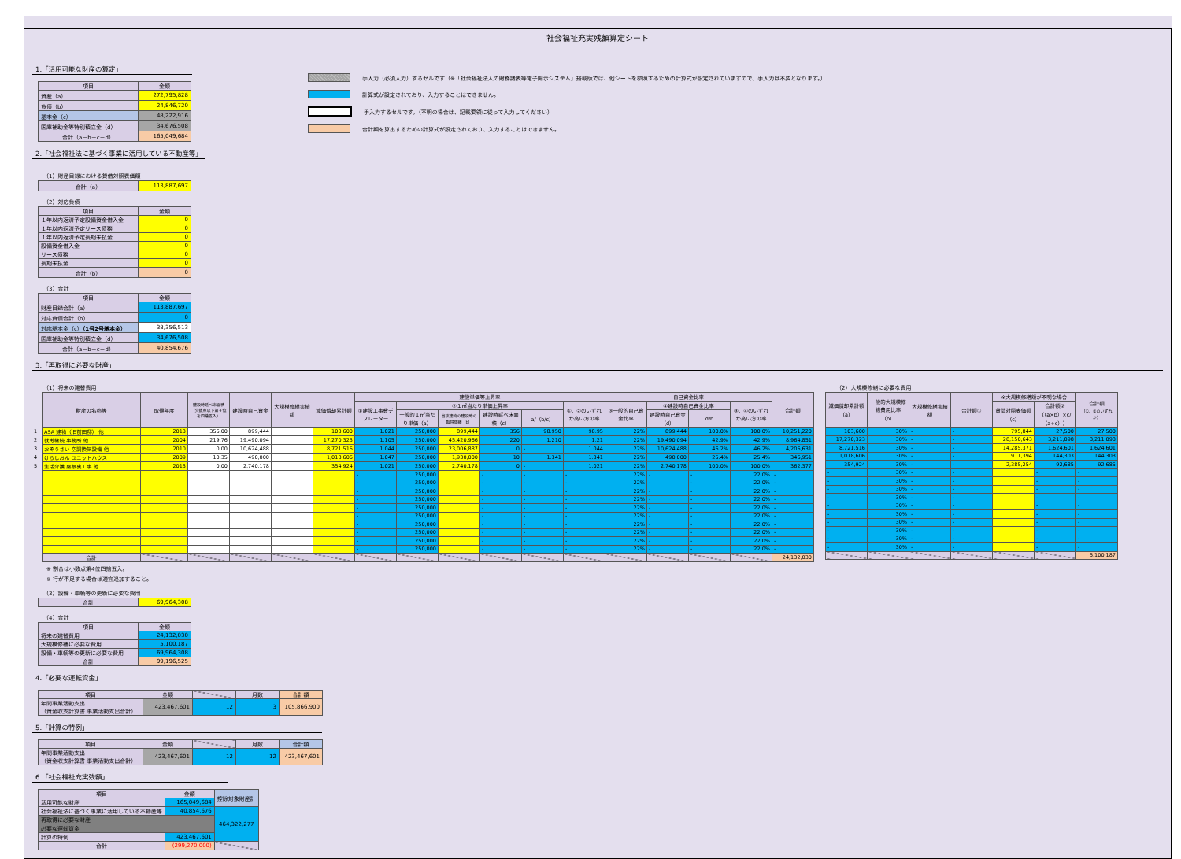社会福祉充実残額算定シート
1.「活用可能な財産の算定」
| 項目 | 金額 |
| --- | --- |
| 資産（a） | 272,795,828 |
| 負債（b） | 24,846,720 |
| 基本金（c） | 48,222,916 |
| 国庫補助金等特別積立金（d） | 34,676,508 |
| 合計（a－b－c－d） | 165,049,684 |
2.「社会福祉法に基づく事業に活用している不動産等」
（1）財産目録における貸借対照表価額
| 合計（a） | 113,887,697 |
（2）対応負債
| 項目 | 金額 |
| --- | --- |
| １年以内返済予定設備資金借入金 | 0 |
| １年以内返済予定リース債務 | 0 |
| １年以内返済予定長期未払金 | 0 |
| 設備資金借入金 | 0 |
| リース債務 | 0 |
| 長期未払金 | 0 |
| 合計（b） | 0 |
（3）合計
| 項目 | 金額 |
| --- | --- |
| 財産目録合計（a） | 113,887,697 |
| 対応負債合計（b） | 0 |
| 対応基本金（c） （1号2号基本金） | 38,356,513 |
| 国庫補助金等特別積立金（d） | 34,676,508 |
| 合計（a－b－c－d） | 40,854,676 |
手入力（必須入力）するセルです（※「社会福祉法人の財務諸表等電子開示システム」搭載版では、他シートを参照するための計算式が設定されていますので、手入力は不要となります。）
計算式が設定されており、入力することはできません。
手入力するセルです。（不明の場合は、記載要領に従って入力してください）
合計額を算出するための計算式が設定されており、入力することはできません。
3.「再取得に必要な財産」
（1）将来の建替費用
| | 財産の名称等 | 取得年度 | 建設時延べ床面積（少数点以下第４位を四捨五入） | 建設時自己資金 | 大規模修繕実績額 | 減価償却累計額 | 建設単価等上昇率 | | | | | | 自己資金比率 | | | | 合計額 |
| --- | --- | --- | --- | --- | --- | --- | --- | --- | --- | --- | --- | --- | --- | --- | --- | --- | --- |
| | | | | | | | ①建設工事費デフレーター | ②１㎡当たり単価上昇率 | | | | ①、②のいずれか高い方の率 | ③一般的自己資金比率 | ④建設時自己資金比率 | | ③、④のいずれか高い方の率 | |
| | | | | | | | | 一般的１㎡当たり単価（a） | 当該建物の建設時の取得価額（b） | 建設時延べ床面積（c） | a/（b/c） | | | 建設時自己資金（d） | d/b | | |
| 1 | ASA 建物（旧前田邸） 他 | 2013 | 356.00 | 899,444 | | 103,600 | 1.021 | 250,000 | 899,444 | 356 | 98.950 | 98.95 | 22% | 899,444 | 100.0% | 100.0% | 10,251,220 |
| 2 | 就労継続 事務所 他 | 2004 | 219.76 | 19,490,094 | | 17,270,323 | 1.105 | 250,000 | 45,420,966 | 220 | 1.210 | 1.21 | 22% | 19,490,094 | 42.9% | 42.9% | 8,964,851 |
| 3 | おぞうさい 空調換気設備 他 | 2010 | 0.00 | 10,624,488 | | 8,721,516 | 1.044 | 250,000 | 23,006,887 | 0 | - | 1.044 | 22% | 10,624,488 | 46.2% | 46.2% | 4,206,631 |
| 4 | けらしおん ユニットハウス | 2009 | 10.35 | 490,000 | | 1,018,606 | 1.047 | 250,000 | 1,930,000 | 10 | 1.341 | 1.341 | 22% | 490,000 | 25.4% | 25.4% | 346,951 |
| 5 | 生活介護 屋根裏工事 他 | 2013 | 0.00 | 2,740,178 | | 354,924 | 1.021 | 250,000 | 2,740,178 | 0 | - | 1.021 | 22% | 2,740,178 | 100.0% | 100.0% | 362,377 |
| | | | | | | | - | 250,000 | | - | - | - | 22% | - | - | 22.0% | - |
| | | | | | | | - | 250,000 | | - | - | - | 22% | - | - | 22.0% | - |
| | | | | | | | - | 250,000 | | - | - | - | 22% | - | - | 22.0% | - |
| | | | | | | | - | 250,000 | | - | - | - | 22% | - | - | 22.0% | - |
| | | | | | | | - | 250,000 | | - | - | - | 22% | - | - | 22.0% | - |
| | | | | | | | - | 250,000 | | - | - | - | 22% | - | - | 22.0% | - |
| | | | | | | | - | 250,000 | | - | - | - | 22% | - | - | 22.0% | - |
| | | | | | | | - | 250,000 | | - | - | - | 22% | - | - | 22.0% | - |
| | | | | | | | - | 250,000 | | - | - | - | 22% | - | - | 22.0% | - |
| | | | | | | | - | 250,000 | | - | - | - | 22% | - | - | 22.0% | - |
| | 合計 | | | | | | | | | | | | | | | | 24,132,030 |
※ 割合は小数点第4位四捨五入。
※ 行が不足する場合は適宜追加すること。
（2）大規模修繕に必要な費用
| 減価償却累計額（a） | 一般的大規模修繕費用比率（b） | 大規模修繕実績額 | 合計額① | ※大規模修繕額が不明な場合 | | 合計額 （①、②のいずれか） | |
| --- | --- | --- | --- | --- | --- | --- | --- |
| | | | | 貸借対照表価額（c） | 合計額②（（a×b）×c/（a+c）） | | |
| 103,600 | 30% | - | - | 795,844 | 27,500 | 27,500 | |
| 17,270,323 | 30% | - | - | 28,150,643 | 3,211,098 | 3,211,098 | |
| 8,721,516 | 30% | - | - | 14,285,371 | 1,624,601 | 1,624,601 | |
| 1,018,606 | 30% | - | - | 911,394 | 144,303 | 144,303 | |
| 354,924 | 30% | - | - | 2,385,254 | 92,685 | 92,685 | |
| - | 30% | - | - | | - | - | |
| - | 30% | - | - | | - | - | |
| - | 30% | - | - | | - | - | |
| - | 30% | - | - | | - | - | |
| - | 30% | - | - | | - | - | |
| - | 30% | - | - | | - | - | |
| - | 30% | - | - | | - | - | |
| - | 30% | - | - | | - | - | |
| - | 30% | - | - | | - | - | |
| - | 30% | - | - | | - | - | |
| | | | | | | 5,100,187 | |
（3）設備・車輌等の更新に必要な費用
| 合計 | 69,964,308 |
（4）合計
| 項目 | 金額 |
| --- | --- |
| 将来の建替費用 | 24,132,030 |
| 大規模修繕に必要な費用 | 5,100,187 |
| 設備・車輌等の更新に必要な費用 | 69,964,308 |
| 合計 | 99,196,525 |
4.「必要な運転資金」
| 項目 | 金額 | | 月数 | 合計額 |
| --- | --- | --- | --- | --- |
| 年間事業活動支出 （資金収支計算書 事業活動支出合計） | 423,467,601 | 12 | 3 | 105,866,900 |
5.「計算の特例」
| 項目 | 金額 | | 月数 | 合計額 |
| --- | --- | --- | --- | --- |
| 年間事業活動支出 （資金収支計算書 事業活動支出合計） | 423,467,601 | 12 | 12 | 423,467,601 |
6.「社会福祉充実残額」
| 項目 | 金額 | 控除対象財産計 |
| --- | --- | --- |
| 活用可能な財産 | 165,049,684 | |
| 社会福祉法に基づく事業に活用している不動産等 | 40,854,676 | 464,322,277 |
| 再取得に必要な財産 | | |
| 必要な運転資金 | | |
| 計算の特例 | 423,467,601 | |
| 合計 | (299,270,000) | |